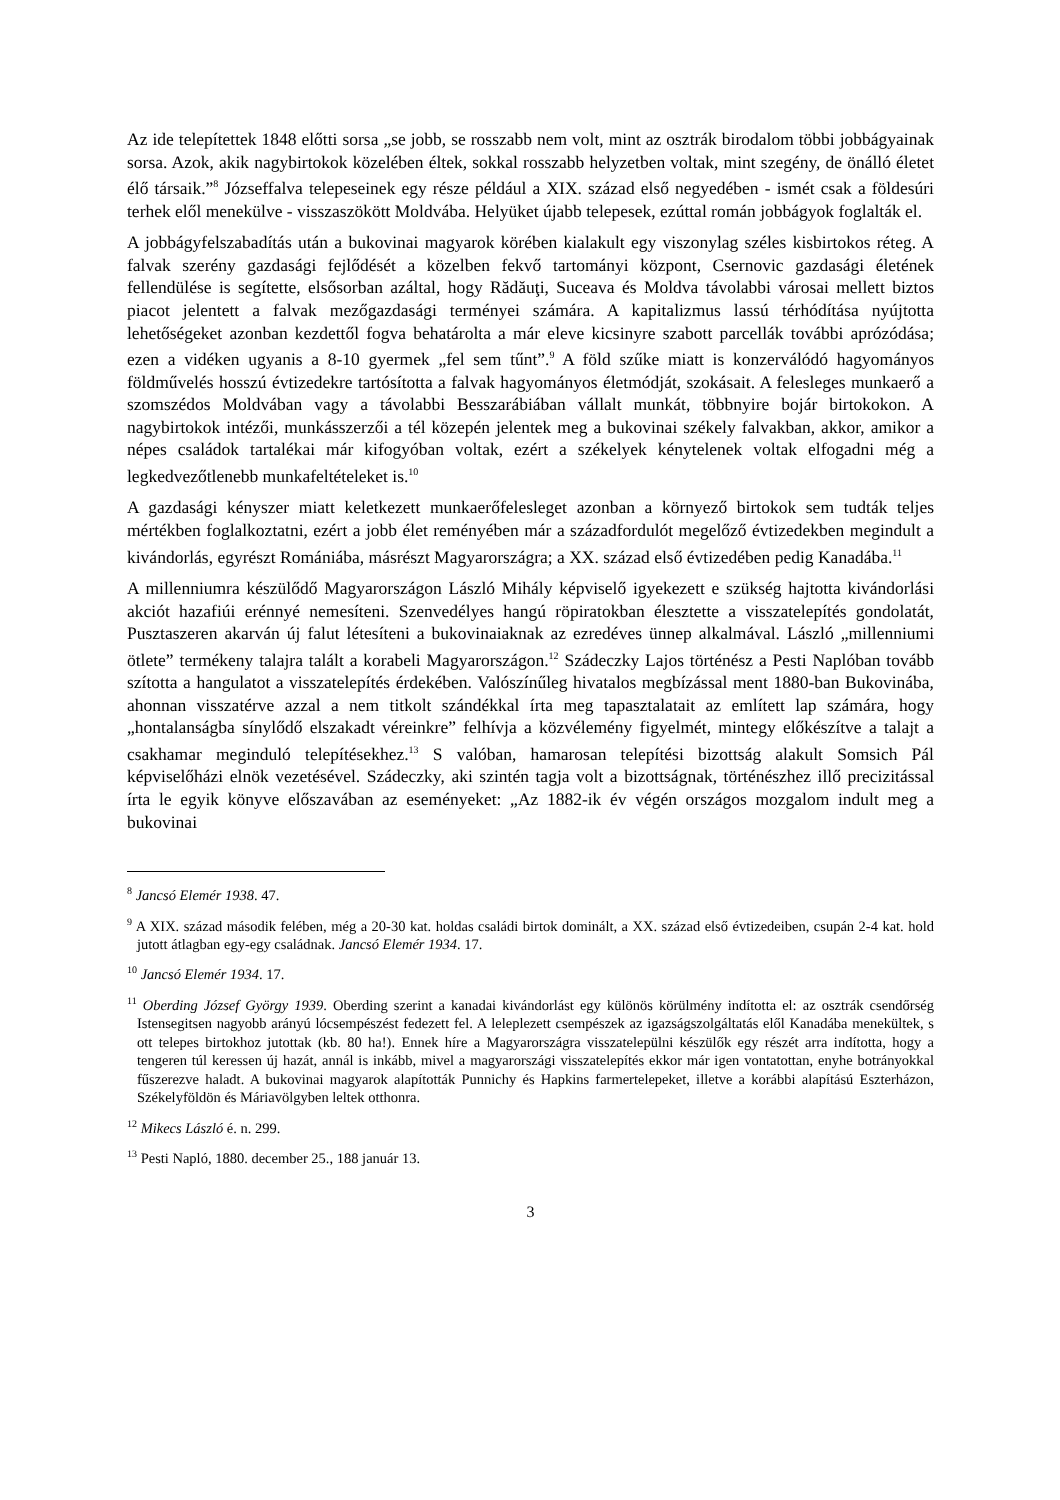Az ide telepítettek 1848 előtti sorsa „se jobb, se rosszabb nem volt, mint az osztrák birodalom többi jobbágyainak sorsa. Azok, akik nagybirtokok közelében éltek, sokkal rosszabb helyzetben voltak, mint szegény, de önálló életet élő társaik.”<sup>8</sup> Józseffalva telepeseinek egy része például a XIX. század első negyedében - ismét csak a földesúri terhek elől menekülve - visszaszökött Moldvába. Helyüket újabb telepesek, ezúttal román jobbágyok foglalták el.
A jobbágyfelszabadítás után a bukovinai magyarok körében kialakult egy viszonylag széles kisbirtokos réteg. A falvak szerény gazdasági fejlődését a közelben fekvő tartományi központ, Csernovic gazdasági életének fellendülése is segítette, elsősorban azáltal, hogy Rădăuţi, Suceava és Moldva távolabbi városai mellett biztos piacot jelentett a falvak mezőgazdasági terményei számára. A kapitalizmus lassú térhódítása nyújtotta lehetőségeket azonban kezdettől fogva behatárolta a már eleve kicsinyre szabott parcellák további aprózódása; ezen a vidéken ugyanis a 8-10 gyermek „fel sem tűnt”.<sup>9</sup> A föld szűke miatt is konzerválódó hagyományos földművelés hosszú évtizedekre tartósította a falvak hagyományos életmódját, szokásait. A felesleges munkaerő a szomszédos Moldvában vagy a távolabbi Besszarábiában vállalt munkát, többnyire bojár birtokokon. A nagybirtokok intézői, munkásszerzői a tél közepén jelentek meg a bukovinai székely falvakban, akkor, amikor a népes családok tartalékai már kifogyóban voltak, ezért a székelyek kénytelenek voltak elfogadni még a legkedvezőtlenebb munkafeltételeket is.<sup>10</sup>
A gazdasági kényszer miatt keletkezett munkaerőfelesleget azonban a környező birtokok sem tudták teljes mértékben foglalkoztatni, ezért a jobb élet reményében már a századfordulót megelőző évtizedekben megindult a kivándorlás, egyrészt Romániába, másrészt Magyarországra; a XX. század első évtizedében pedig Kanadába.<sup>11</sup>
A millenniumra készülődő Magyarországon László Mihály képviselő igyekezett e szükség hajtotta kivándorlási akciót hazafiúi erénnyé nemesíteni. Szenvedélyes hangú röpiratokban élesztette a visszatelepítés gondolatát, Pusztaszeren akarván új falut létesíteni a bukovinaiaknak az ezredéves ünnep alkalmával. László „millenniumi ötlete” termékeny talajra talált a korabeli Magyarországon.<sup>12</sup> Szádeczky Lajos történész a Pesti Naplóban tovább szította a hangulatot a visszatelepítés érdekében. Valószínűleg hivatalos megbízással ment 1880-ban Bukovinába, ahonnan visszatérve azzal a nem titkolt szándékkal írta meg tapasztalatait az említett lap számára, hogy „hontalanságba sínylődő elszakadt véreinkre” felhívja a közvélemény figyelmét, mintegy előkészítve a talajt a csakhamar meginduló telepítésekhez.<sup>13</sup> S valóban, hamarosan telepítési bizottság alakult Somsich Pál képviselőházi elnök vezetésével. Szádeczky, aki szintén tagja volt a bizottságnak, történészhez illő precizitással írta le egyik könyve előszavában az eseményeket: „Az 1882-ik év végén országos mozgalom indult meg a bukovinai
<sup>8</sup> Jancsó Elemér 1938. 47.
<sup>9</sup> A XIX. század második felében, még a 20-30 kat. holdas családi birtok dominált, a XX. század első évtizedeiben, csupán 2-4 kat. hold jutott átlagban egy-egy családnak. Jancsó Elemér 1934. 17.
<sup>10</sup> Jancsó Elemér 1934. 17.
<sup>11</sup> Oberding József György 1939. Oberding szerint a kanadai kivándorlást egy különös körülmény indította el: az osztrák csendőrség Istensegitsen nagyobb arányú lócsempészést fedezett fel. A leleplezett csempészek az igazságszolgáltatás elől Kanadába menekültek, s ott telepes birtokhoz jutottak (kb. 80 ha!). Ennek híre a Magyarországra visszatelepülni készülők egy részét arra indította, hogy a tengeren túl keressen új hazát, annál is inkább, mivel a magyarországi visszatelepítés ekkor már igen vontatottan, enyhe botrányokkal fűszerezve haladt. A bukovinai magyarok alapították Punnichy és Hapkins farmertelepeket, illetve a korábbi alapítású Eszterházon, Székelyföldön és Máriavölgyben leltek otthonra.
<sup>12</sup> Mikecs László é. n. 299.
<sup>13</sup> Pesti Napló, 1880. december 25., 188 január 13.
3